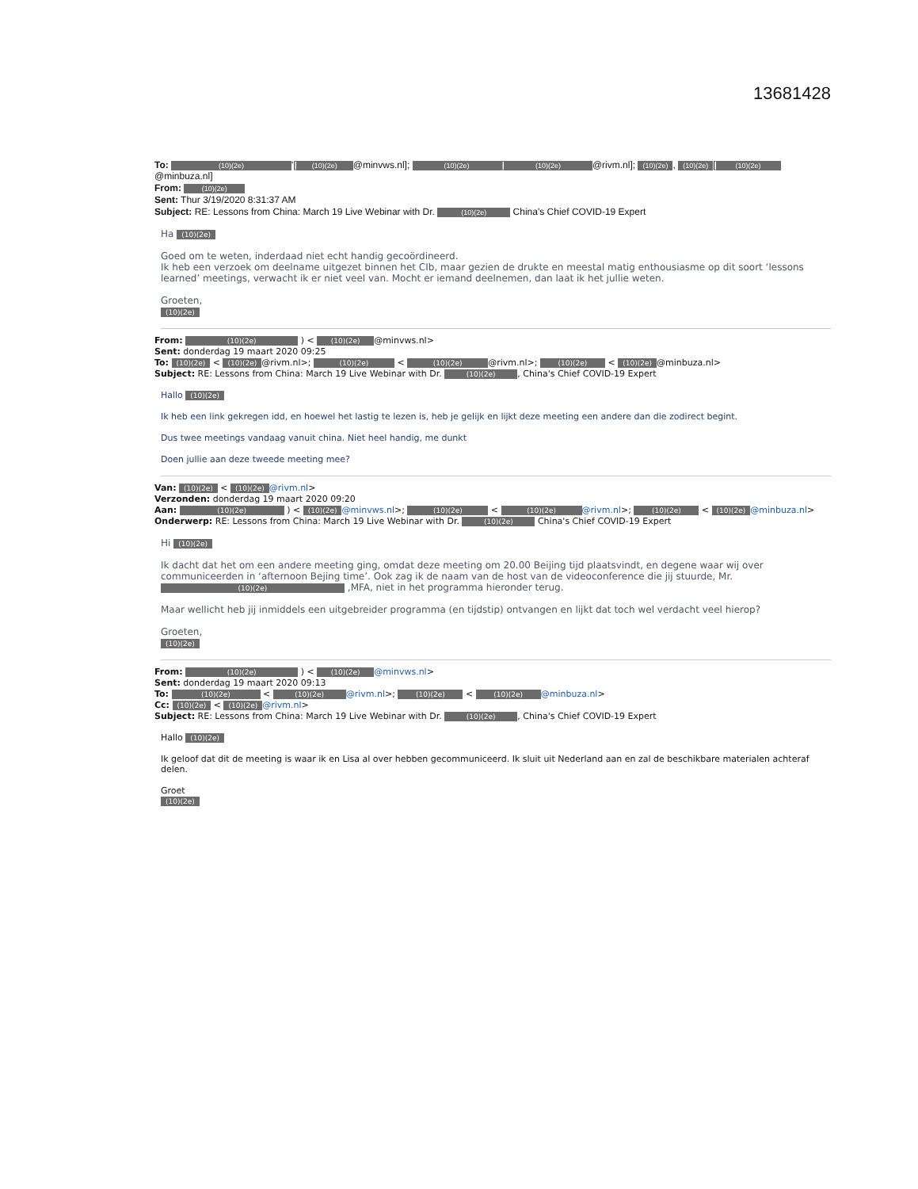13681428
To: (10)(2e) '[(10)(2e) @minvws.nl]; (10)(2e) [(10)(2e) @rivm.nl]; (10)(2e), (10)(2e) [(10)(2e) @minbuza.nl]
From: (10)(2e)
Sent: Thur 3/19/2020 8:31:37 AM
Subject: RE: Lessons from China: March 19 Live Webinar with Dr. (10)(2e) China's Chief COVID-19 Expert
Ha (10)(2e)
Goed om te weten, inderdaad niet echt handig gecoördineerd.
Ik heb een verzoek om deelname uitgezet binnen het CIb, maar gezien de drukte en meestal matig enthousiasme op dit soort ‘lessons learned’ meetings, verwacht ik er niet veel van. Mocht er iemand deelnemen, dan laat ik het jullie weten.
Groeten,
(10)(2e)
From: (10)(2e) ) < (10)(2e) @minvws.nl>
Sent: donderdag 19 maart 2020 09:25
To: (10)(2e) < (10)(2e) @rivm.nl>; (10)(2e) < (10)(2e) @rivm.nl>; (10)(2e) < (10)(2e) @minbuza.nl>
Subject: RE: Lessons from China: March 19 Live Webinar with Dr. (10)(2e), China's Chief COVID-19 Expert
Hallo (10)(2e)
Ik heb een link gekregen idd, en hoewel het lastig te lezen is, heb je gelijk en lijkt deze meeting een andere dan die zodirect begint.
Dus twee meetings vandaag vanuit china. Niet heel handig, me dunkt
Doen jullie aan deze tweede meeting mee?
Van: (10)(2e) < (10)(2e) @rivm.nl>
Verzonden: donderdag 19 maart 2020 09:20
Aan: (10)(2e) ) < (10)(2e) @minvws.nl>; (10)(2e) < (10)(2e) @rivm.nl>; (10)(2e) < (10)(2e) @minbuza.nl>
Onderwerp: RE: Lessons from China: March 19 Live Webinar with Dr. (10)(2e) China's Chief COVID-19 Expert
Hi (10)(2e)
Ik dacht dat het om een andere meeting ging, omdat deze meeting om 20.00 Beijing tijd plaatsvindt, en degene waar wij over communiceerden in ‘afternoon Bejing time’. Ook zag ik de naam van de host van de videoconference die jij stuurde, Mr. (10)(2e) ,MFA, niet in het programma hieronder terug.
Maar wellicht heb jij inmiddels een uitgebreider programma (en tijdstip) ontvangen en lijkt dat toch wel verdacht veel hierop?
Groeten,
(10)(2e)
From: (10)(2e) ) < (10)(2e) @minvws.nl>
Sent: donderdag 19 maart 2020 09:13
To: (10)(2e) < (10)(2e) @rivm.nl>; (10)(2e) < (10)(2e) @minbuza.nl>
Cc: (10)(2e) < (10)(2e) @rivm.nl>
Subject: RE: Lessons from China: March 19 Live Webinar with Dr. (10)(2e), China's Chief COVID-19 Expert
Hallo (10)(2e)
Ik geloof dat dit de meeting is waar ik en Lisa al over hebben gecommuniceerd. Ik sluit uit Nederland aan en zal de beschikbare materialen achteraf delen.
Groet
(10)(2e)